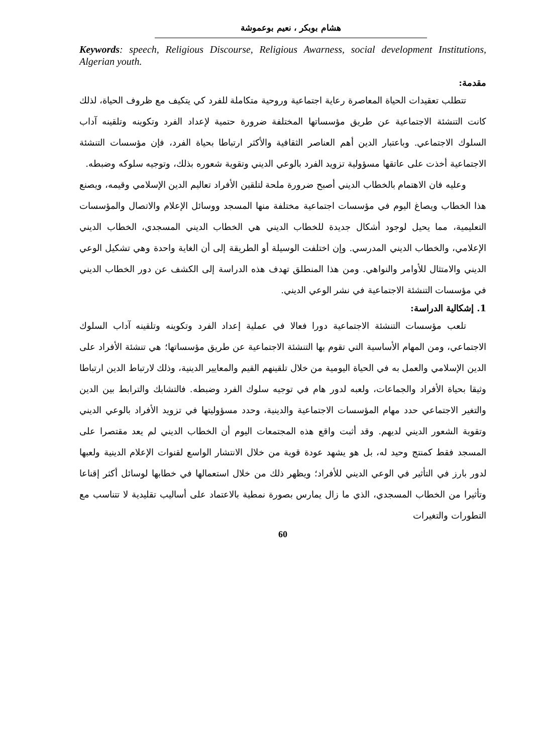هشام بوبكر ، نعيم بوعموشة
Keywords: speech, Religious Discourse, Religious Awarness, social development Institutions, Algerian youth.
مقدمة:
تتطلب تعقيدات الحياة المعاصرة رعاية اجتماعية وروحية متكاملة للفرد كي يتكيف مع ظروف الحياة، لذلك كانت التنشئة الاجتماعية عن طريق مؤسساتها المختلفة ضرورة حتمية لإعداد الفرد وتكوينه وتلقينه آداب السلوك الاجتماعي. وباعتبار الدين أهم العناصر الثقافية والأكثر ارتباطا بحياة الفرد، فإن مؤسسات التنشئة الاجتماعية أخذت على عاتقها مسؤولية تزويد الفرد بالوعي الديني وتقوية شعوره بذلك، وتوجيه سلوكه وضبطه.
وعليه فان الاهتمام بالخطاب الديني أصبح ضرورة ملحة لتلقين الأفراد تعاليم الدين الإسلامي وقيمه، ويصنع هذا الخطاب ويصاغ اليوم في مؤسسات اجتماعية مختلفة منها المسجد ووسائل الإعلام والاتصال والمؤسسات التعليمية، مما يحيل لوجود أشكال جديدة للخطاب الديني هي الخطاب الديني المسجدي، الخطاب الديني الإعلامي، والخطاب الديني المدرسي. وإن اختلفت الوسيلة أو الطريقة إلى أن الغاية واحدة وهي تشكيل الوعي الديني والامتثال للأوامر والنواهي. ومن هذا المنطلق تهدف هذه الدراسة إلى الكشف عن دور الخطاب الديني في مؤسسات التنشئة الاجتماعية في نشر الوعي الديني.
1. إشكالية الدراسة:
تلعب مؤسسات التنشئة الاجتماعية دورا فعالا في عملية إعداد الفرد وتكوينه وتلقينه آداب السلوك الاجتماعي، ومن المهام الأساسية التي تقوم بها التنشئة الاجتماعية عن طريق مؤسساتها؛ هي تنشئة الأفراد على الدين الإسلامي والعمل به في الحياة اليومية من خلال تلقينهم القيم والمعايير الدينية، وذلك لارتباط الدين ارتباطا وثيقا بحياة الأفراد والجماعات، ولعبه لدور هام في توجيه سلوك الفرد وضبطه. فالتشابك والترابط بين الدين والتغير الاجتماعي حدد مهام المؤسسات الاجتماعية والدينية، وحدد مسؤوليتها في تزويد الأفراد بالوعي الديني وتقوية الشعور الديني لديهم. وقد أثبت واقع هذه المجتمعات اليوم أن الخطاب الديني لم يعد مقتصرا على المسجد فقط كمنتج وحيد له، بل هو يشهد عودة قوية من خلال الانتشار الواسع لقنوات الإعلام الدينية ولعبها لدور بارز في التأثير في الوعي الديني للأفراد؛ ويظهر ذلك من خلال استعمالها في خطابها لوسائل أكثر إقناعا وتأثيرا من الخطاب المسجدي، الذي ما زال يمارس بصورة نمطية بالاعتماد على أساليب تقليدية لا تتناسب مع التطورات والتغيرات
60